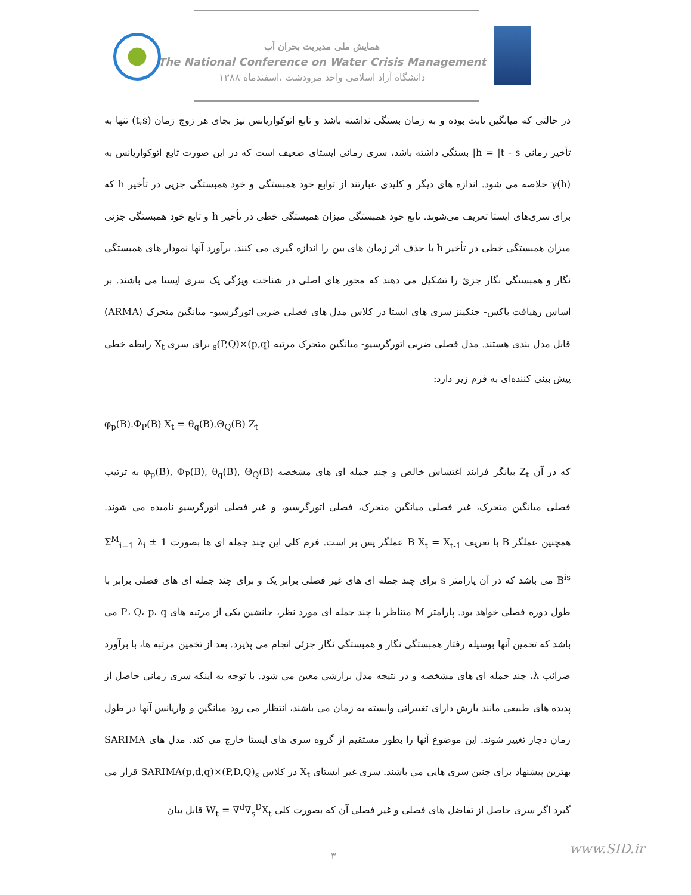همایش ملی مدیریت بحران آب
The National Conference on Water Crisis Management
دانشگاه آزاد اسلامی واحد مرودشت ،اسفندماه ۱۳۸۸
در حالتی که میانگین ثابت بوده و به زمان بستگی نداشته باشد و تابع اتوکواریانس نیز بجای هر زوج زمان (t,s) تنها به تأخیر زمانی h = |t - s| بستگی داشته باشد، سری زمانی ایستای ضعیف است که در این صورت تابع اتوکواریانس به γ(h) خلاصه می شود. اندازه های دیگر و کلیدی عبارتند از توابع خود همبستگی و خود همبستگی جزیی در تأخیر h که برای سری‌های ایستا تعریف می‌شوند. تابع خود همبستگی میزان همبستگی خطی در تأخیر h و تابع خود همبستگی جزئی میزان همبستگی خطی در تأخیر h با حذف اثر زمان های بین را اندازه گیری می کنند. برآورد آنها نمودار های همبستگی نگار و همبستگی نگار جزئ را تشکیل می دهند که محور های اصلی در شناخت ویژگی یک سری ایستا می باشند. بر اساس رهیافت باکس- جنکینز سری های ایستا در کلاس مدل های فصلی ضربی اتورگرسیو- میانگین متحرک (ARMA) قابل مدل بندی هستند. مدل فصلی ضربی اتورگرسیو- میانگین متحرک مرتبه (p,q)×(P,Q)<sub>s</sub> برای سری X<sub>t</sub> رابطه خطی پیش بینی کننده‌ای به فرم زیر دارد:
φ<sub>p</sub>(B).Φ<sub>P</sub>(B) X<sub>t</sub> = θ<sub>q</sub>(B).Θ<sub>Q</sub>(B) Z<sub>t</sub>
که در آن Z<sub>t</sub> بیانگر فرایند اغتشاش خالص و چند جمله ای های مشخصه φ<sub>p</sub>(B), Φ<sub>P</sub>(B), θ<sub>q</sub>(B), Θ<sub>Q</sub>(B) به ترتیب فصلی میانگین متحرک، غیر فصلی میانگین متحرک، فصلی اتورگرسیو، و غیر فصلی اتورگرسیو نامیده می شوند. همچنین عملگر B با تعریف B X<sub>t</sub> = X<sub>t-1</sub> عملگر پس بر است. فرم کلی این چند جمله ای ها بصورت 1 ± Σ<sup>M</sup><sub>i=1</sub> λ<sub>i</sub> B<sup>is</sup> می باشد که در آن پارامتر s برای چند جمله ای های غیر فصلی برابر یک و برای چند جمله ای های فصلی برابر با طول دوره فصلی خواهد بود. پارامتر M متناظر با چند جمله ای مورد نظر، جانشین یکی از مرتبه های P، Q، p، q می باشد که تخمین آنها بوسیله رفتار همبستگی نگار و همبستگی نگار جزئی انجام می پذیرد. بعد از تخمین مرتبه ها، با برآورد ضرائب λ، چند جمله ای های مشخصه و در نتیجه مدل برازشی معین می شود. با توجه به اینکه سری زمانی حاصل از پدیده های طبیعی مانند بارش دارای تغییراتی وابسته به زمان می باشند، انتظار می رود میانگین و واریانس آنها در طول زمان دچار تغییر شوند. این موضوع آنها را بطور مستقیم از گروه سری های ایستا خارج می کند. مدل های SARIMA بهترین پیشنهاد برای چنین سری هایی می باشند. سری غیر ایستای X<sub>t</sub> در کلاس SARIMA(p,d,q)×(P,D,Q)<sub>s</sub> قرار می گیرد اگر سری حاصل از تفاضل های فصلی و غیر فصلی آن که بصورت کلی W<sub>t</sub> = ∇<sup>d</sup>∇<sub>s</sub><sup>D</sup>X<sub>t</sub> قابل بیان
۳ www.SID.ir